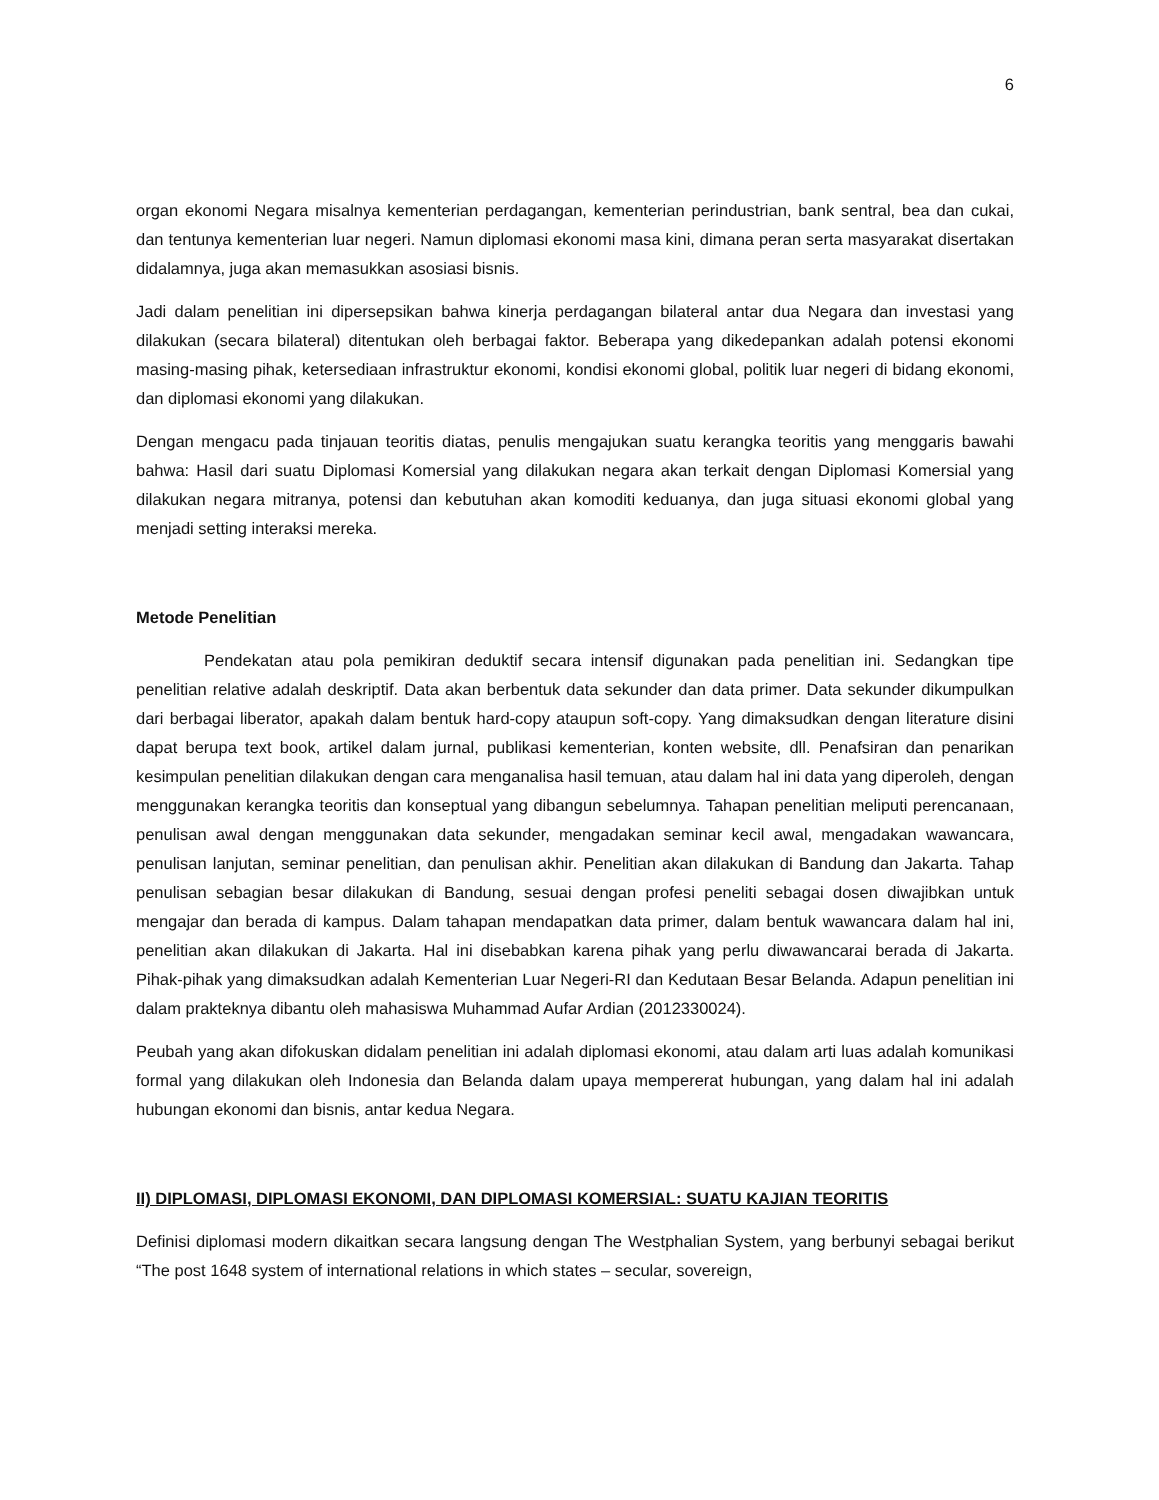6
organ ekonomi Negara misalnya kementerian perdagangan, kementerian perindustrian, bank sentral, bea dan cukai, dan tentunya kementerian luar negeri. Namun diplomasi ekonomi masa kini, dimana peran serta masyarakat disertakan didalamnya, juga akan memasukkan asosiasi bisnis.
Jadi dalam penelitian ini dipersepsikan bahwa kinerja perdagangan bilateral antar dua Negara dan investasi yang dilakukan (secara bilateral) ditentukan oleh berbagai faktor. Beberapa yang dikedepankan adalah potensi ekonomi masing-masing pihak, ketersediaan infrastruktur ekonomi, kondisi ekonomi global, politik luar negeri di bidang ekonomi, dan diplomasi ekonomi yang dilakukan.
Dengan mengacu pada tinjauan teoritis diatas, penulis mengajukan suatu kerangka teoritis yang menggaris bawahi bahwa: Hasil dari suatu Diplomasi Komersial yang dilakukan negara akan terkait dengan Diplomasi Komersial yang dilakukan negara mitranya, potensi dan kebutuhan akan komoditi keduanya, dan juga situasi ekonomi global yang menjadi setting interaksi mereka.
Metode Penelitian
Pendekatan atau pola pemikiran deduktif secara intensif digunakan pada penelitian ini. Sedangkan tipe penelitian relative adalah deskriptif. Data akan berbentuk data sekunder dan data primer. Data sekunder dikumpulkan dari berbagai liberator, apakah dalam bentuk hard-copy ataupun soft-copy. Yang dimaksudkan dengan literature disini dapat berupa text book, artikel dalam jurnal, publikasi kementerian, konten website, dll. Penafsiran dan penarikan kesimpulan penelitian dilakukan dengan cara menganalisa hasil temuan, atau dalam hal ini data yang diperoleh, dengan menggunakan kerangka teoritis dan konseptual yang dibangun sebelumnya. Tahapan penelitian meliputi perencanaan, penulisan awal dengan menggunakan data sekunder, mengadakan seminar kecil awal, mengadakan wawancara, penulisan lanjutan, seminar penelitian, dan penulisan akhir. Penelitian akan dilakukan di Bandung dan Jakarta. Tahap penulisan sebagian besar dilakukan di Bandung, sesuai dengan profesi peneliti sebagai dosen diwajibkan untuk mengajar dan berada di kampus. Dalam tahapan mendapatkan data primer, dalam bentuk wawancara dalam hal ini, penelitian akan dilakukan di Jakarta. Hal ini disebabkan karena pihak yang perlu diwawancarai berada di Jakarta. Pihak-pihak yang dimaksudkan adalah Kementerian Luar Negeri-RI dan Kedutaan Besar Belanda. Adapun penelitian ini dalam prakteknya dibantu oleh mahasiswa Muhammad Aufar Ardian (2012330024).
Peubah yang akan difokuskan didalam penelitian ini adalah diplomasi ekonomi, atau dalam arti luas adalah komunikasi formal yang dilakukan oleh Indonesia dan Belanda dalam upaya mempererat hubungan, yang dalam hal ini adalah hubungan ekonomi dan bisnis, antar kedua Negara.
II) DIPLOMASI, DIPLOMASI EKONOMI, DAN DIPLOMASI KOMERSIAL: SUATU KAJIAN TEORITIS
Definisi diplomasi modern dikaitkan secara langsung dengan The Westphalian System, yang berbunyi sebagai berikut “The post 1648 system of international relations in which states – secular, sovereign,